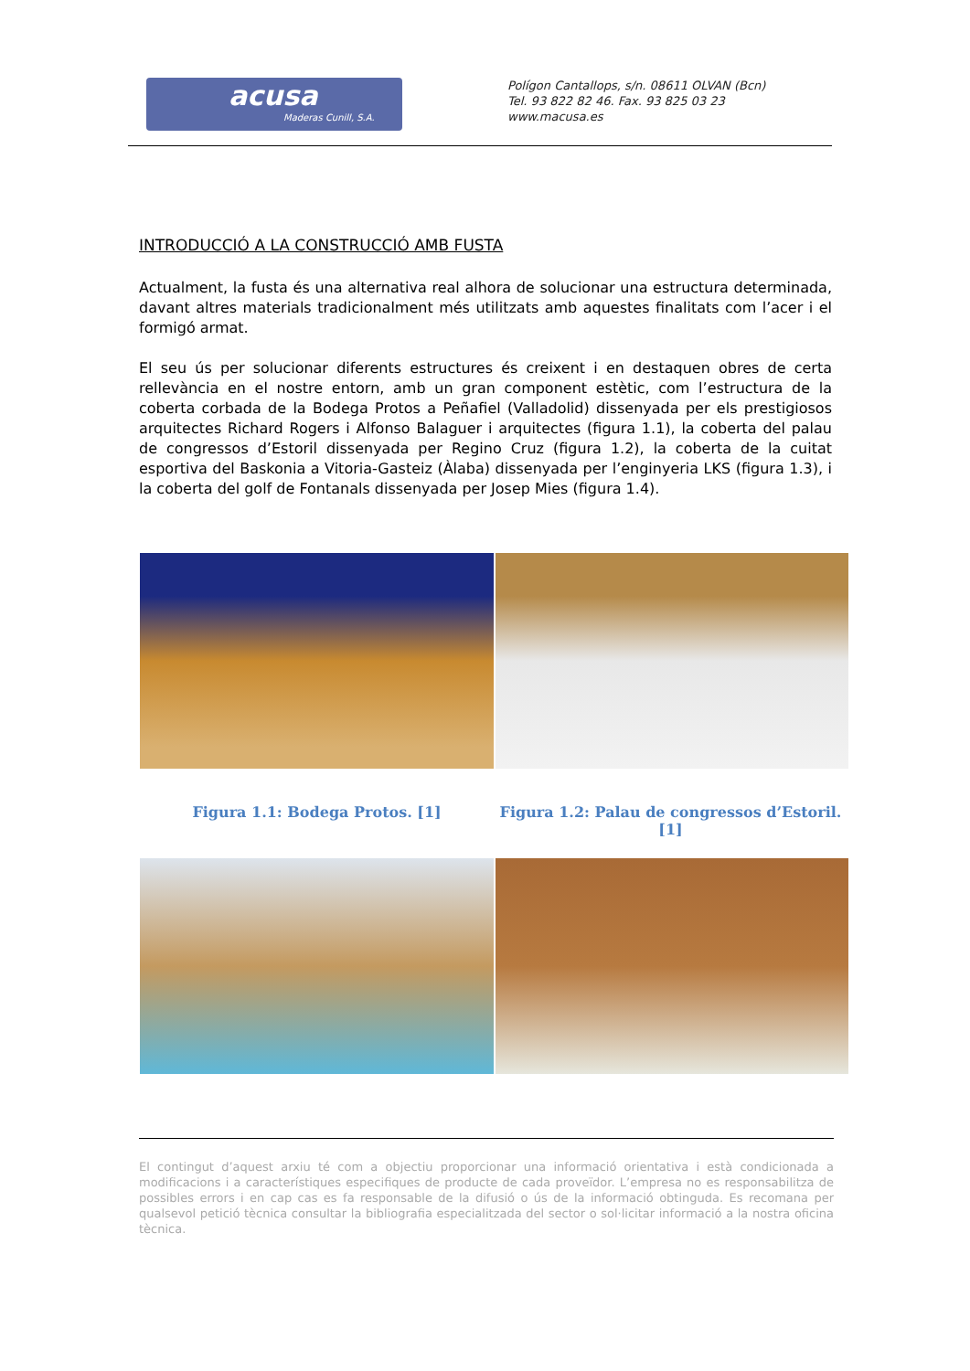acusa
Maderas Cunill, S.A.
Polígon Cantallops, s/n. 08611 OLVAN (Bcn)
Tel. 93 822 82 46. Fax. 93 825 03 23
www.macusa.es
INTRODUCCIÓ A LA CONSTRUCCIÓ AMB FUSTA
Actualment, la fusta és una alternativa real alhora de solucionar una estructura determinada, davant altres materials tradicionalment més utilitzats amb aquestes finalitats com l’acer i el formigó armat.
El seu ús per solucionar diferents estructures és creixent i en destaquen obres de certa rellevància en el nostre entorn, amb un gran component estètic, com l’estructura de la coberta corbada de la Bodega Protos a Peñafiel (Valladolid) dissenyada per els prestigiosos arquitectes Richard Rogers i Alfonso Balaguer i arquitectes (figura 1.1), la coberta del palau de congressos d’Estoril dissenyada per Regino Cruz (figura 1.2), la coberta de la cuitat esportiva del Baskonia a Vitoria-Gasteiz (Àlaba) dissenyada per l’enginyeria LKS (figura 1.3), i la coberta del golf de Fontanals dissenyada per Josep Mies (figura 1.4).
Figura 1.1: Bodega Protos. [1] Figura 1.2: Palau de congressos d’Estoril. [1]
El contingut d’aquest arxiu té com a objectiu proporcionar una informació orientativa i està condicionada a modificacions i a característiques especifiques de producte de cada proveïdor. L’empresa no es responsabilitza de possibles errors i en cap cas es fa responsable de la difusió o ús de la informació obtinguda. Es recomana per qualsevol petició tècnica consultar la bibliografia especialitzada del sector o sol·licitar informació a la nostra oficina tècnica.